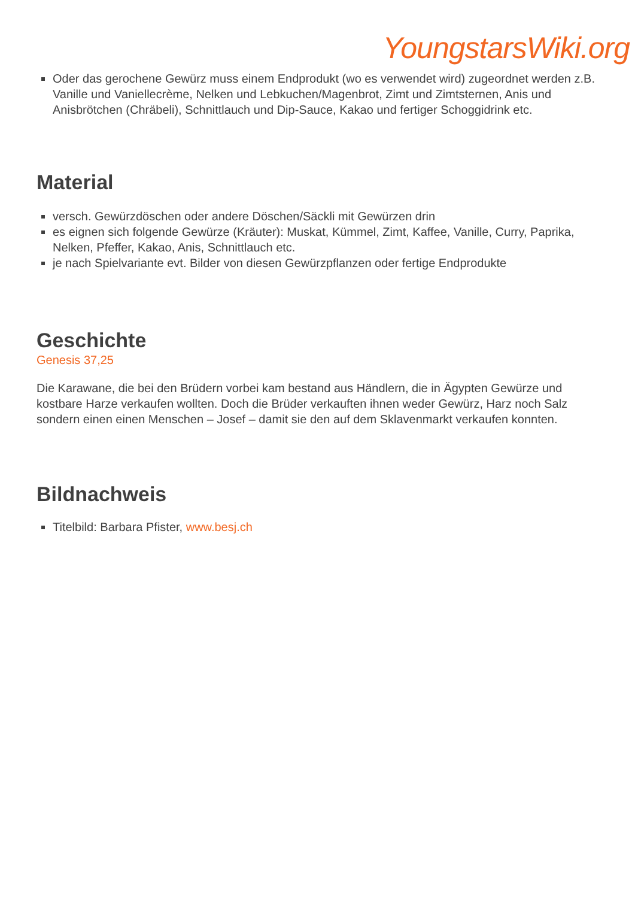YoungstarsWiki.org
Oder das gerochene Gewürz muss einem Endprodukt (wo es verwendet wird) zugeordnet werden z.B. Vanille und Vaniellecrème, Nelken und Lebkuchen/Magenbrot, Zimt und Zimtsternen, Anis und Anisbrötchen (Chräbeli), Schnittlauch und Dip-Sauce, Kakao und fertiger Schoggidrink etc.
Material
versch. Gewürzdöschen oder andere Döschen/Säckli mit Gewürzen drin
es eignen sich folgende Gewürze (Kräuter): Muskat, Kümmel, Zimt, Kaffee, Vanille, Curry, Paprika, Nelken, Pfeffer, Kakao, Anis, Schnittlauch etc.
je nach Spielvariante evt. Bilder von diesen Gewürzpflanzen oder fertige Endprodukte
Geschichte
Genesis 37,25
Die Karawane, die bei den Brüdern vorbei kam bestand aus Händlern, die in Ägypten Gewürze und kostbare Harze verkaufen wollten. Doch die Brüder verkauften ihnen weder Gewürz, Harz noch Salz sondern einen einen Menschen – Josef – damit sie den auf dem Sklavenmarkt verkaufen konnten.
Bildnachweis
Titelbild: Barbara Pfister, www.besj.ch